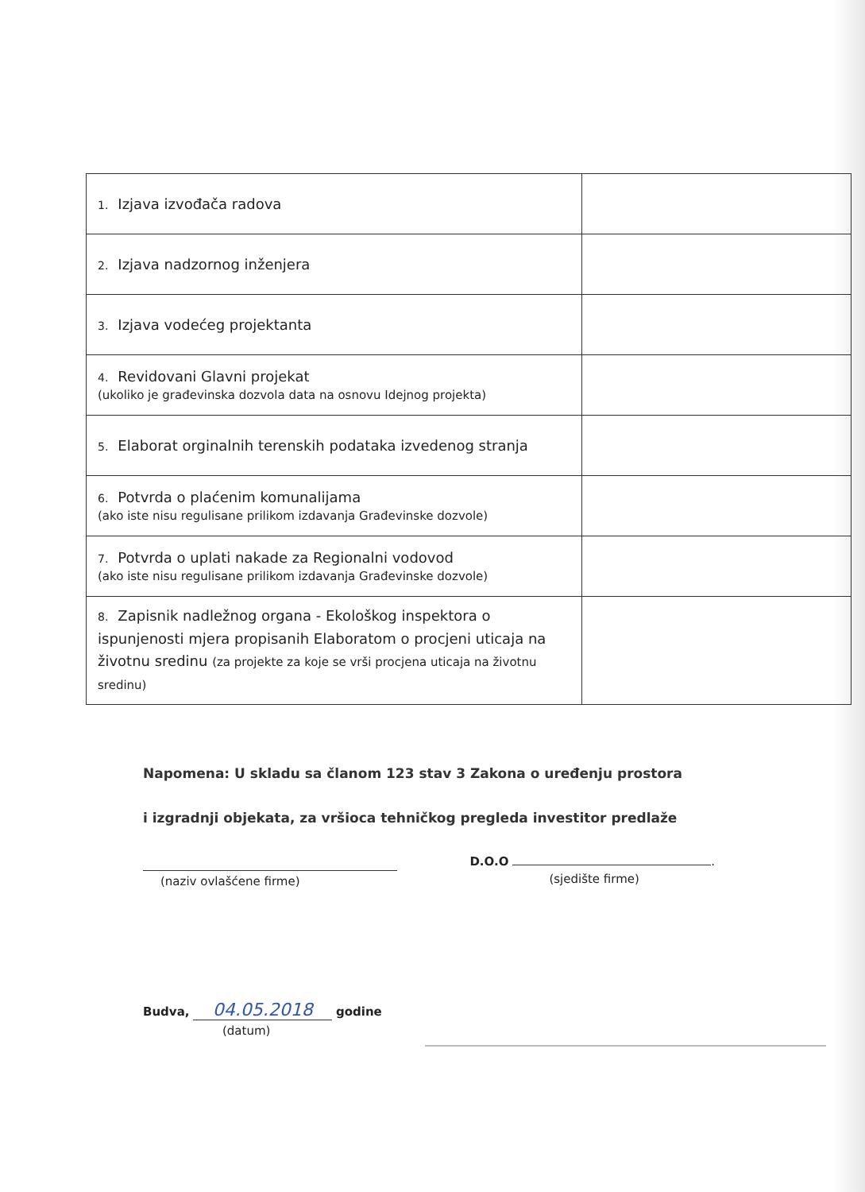| 1. Izjava izvođača radova | |
| 2. Izjava nadzornog inženjera | |
| 3. Izjava vodećeg projektanta | |
| 4. Revidovani Glavni projekat (ukoliko je građevinska dozvola data na osnovu Idejnog projekta) | |
| 5. Elaborat orginalnih terenskih podataka izvedenog stranja | |
| 6. Potvrda o plaćenim komunalijama (ako iste nisu regulisane prilikom izdavanja Građevinske dozvole) | |
| 7. Potvrda o uplati nakade za Regionalni vodovod (ako iste nisu regulisane prilikom izdavanja Građevinske dozvole) | |
| 8. Zapisnik nadležnog organa - Ekološkog inspektora o ispunjenosti mjera propisanih Elaboratom o procjeni uticaja na životnu sredinu (za projekte za koje se vrši procjena uticaja na životnu sredinu) | |
Napomena: U skladu sa članom 123 stav 3 Zakona o uređenju prostora
i izgradnji objekata, za vršioca tehničkog pregleda investitor predlaže
(naziv ovlašćene firme)
D.O.O .
(sjedište firme)
Budva, 04.05.2018 godine
(datum)